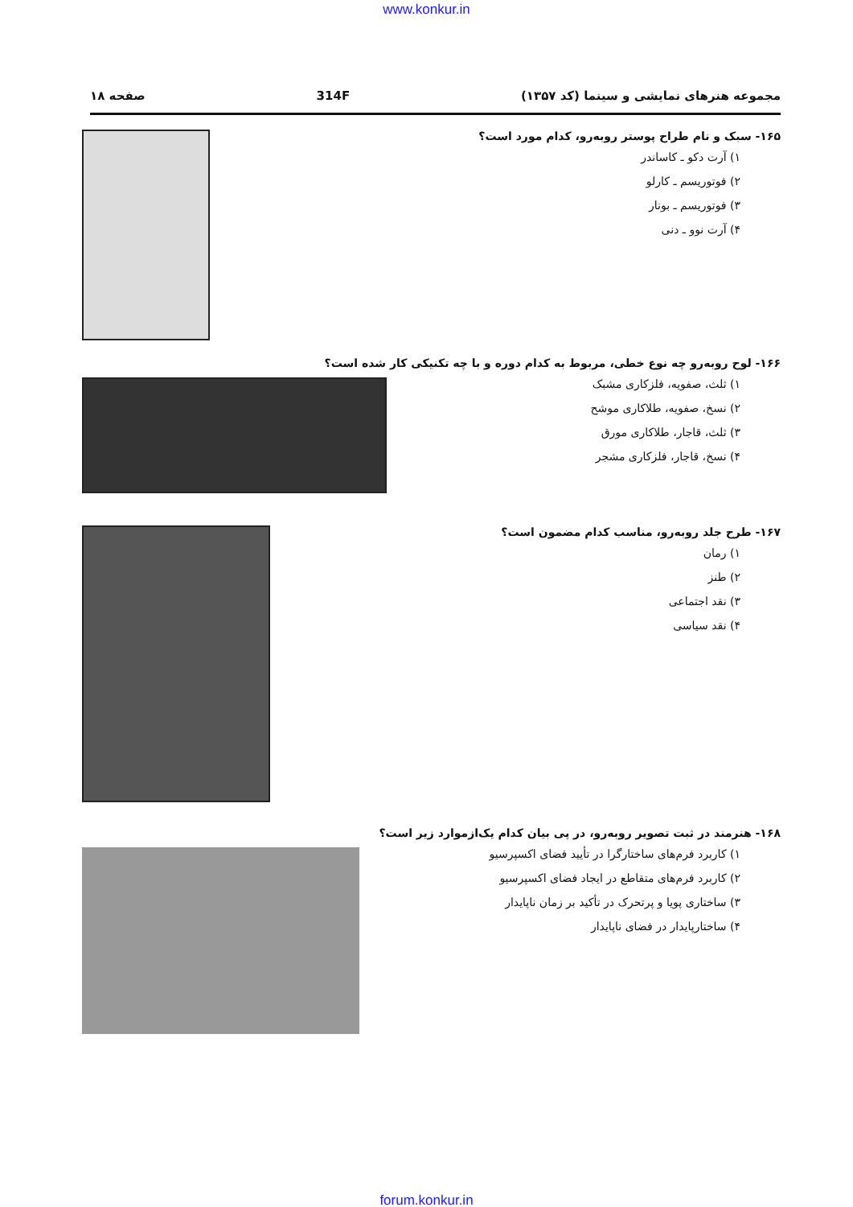www.konkur.in
مجموعه هنرهای نمایشی و سینما (کد ۱۳۵۷) 314F صفحه ۱۸
۱۶۵- سبک و نام طراح پوستر روبه‌رو، کدام مورد است؟
۱) آرت دکو ـ کاساندر
۲) فوتوریسم ـ کارلو
۳) فوتوریسم ـ بونار
۴) آرت نوو ـ دنی
۱۶۶- لوح روبه‌رو چه نوع خطی، مربوط به کدام دوره و با چه تکنیکی کار شده است؟
۱) ثلث، صفویه، فلزکاری مشبک
۲) نسخ، صفویه، طلاکاری موشح
۳) ثلث، قاجار، طلاکاری مورق
۴) نسخ، قاجار، فلزکاری مشجر
۱۶۷- طرح جلد روبه‌رو، مناسب کدام مضمون است؟
۱) رمان
۲) طنز
۳) نقد اجتماعی
۴) نقد سیاسی
۱۶۸- هنرمند در ثبت تصویر روبه‌رو، در پی بیان کدام یک‌ازموارد زیر است؟
۱) کاربرد فرم‌های ساختارگرا در تأیید فضای اکسپرسیو
۲) کاربرد فرم‌های متقاطع در ایجاد فضای اکسپرسیو
۳) ساختاری پویا و پرتحرک در تأکید بر زمان ناپایدار
۴) ساختارپایدار در فضای ناپایدار
forum.konkur.in